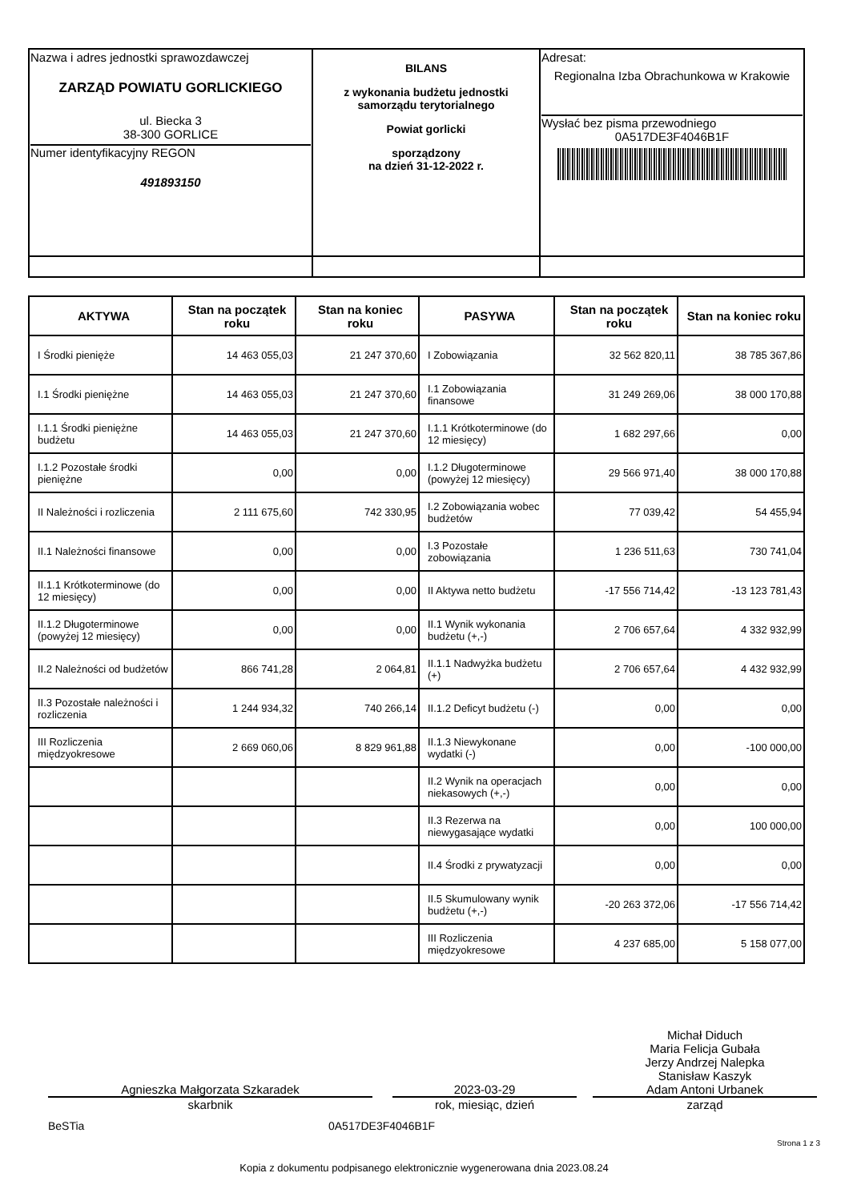| Nazwa i adres jednostki sprawozdawczej ZARZĄD POWIATU GORLICKIEGO ul. Biecka 3 38-300 GORLICE Numer identyfikacyjny REGON 491893150 | BILANS z wykonania budżetu jednostki samorządu terytorialnego Powiat gorlicki sporządzony na dzień 31-12-2022 r. | Adresat: Regionalna Izba Obrachunkowa w Krakowie Wysłać bez pisma przewodniego 0A517DE3F4046B1F |
| AKTYWA | Stan na początek roku | Stan na koniec roku | PASYWA | Stan na początek roku | Stan na koniec roku |
| --- | --- | --- | --- | --- | --- |
| I Środki pienięże | 14 463 055,03 | 21 247 370,60 | I Zobowiązania | 32 562 820,11 | 38 785 367,86 |
| I.1 Środki pieniężne | 14 463 055,03 | 21 247 370,60 | I.1 Zobowiązania finansowe | 31 249 269,06 | 38 000 170,88 |
| I.1.1 Środki pieniężne budżetu | 14 463 055,03 | 21 247 370,60 | I.1.1 Krótkoterminowe (do 12 miesięcy) | 1 682 297,66 | 0,00 |
| I.1.2 Pozostałe środki pieniężne | 0,00 | 0,00 | I.1.2 Długoterminowe (powyżej 12 miesięcy) | 29 566 971,40 | 38 000 170,88 |
| II Należności i rozliczenia | 2 111 675,60 | 742 330,95 | I.2 Zobowiązania wobec budżetów | 77 039,42 | 54 455,94 |
| II.1 Należności finansowe | 0,00 | 0,00 | I.3 Pozostałe zobowiązania | 1 236 511,63 | 730 741,04 |
| II.1.1 Krótkoterminowe (do 12 miesięcy) | 0,00 | 0,00 | II Aktywa netto budżetu | -17 556 714,42 | -13 123 781,43 |
| II.1.2 Długoterminowe (powyżej 12 miesięcy) | 0,00 | 0,00 | II.1 Wynik wykonania budżetu (+,-) | 2 706 657,64 | 4 332 932,99 |
| II.2 Należności od budżetów | 866 741,28 | 2 064,81 | II.1.1 Nadwyżka budżetu (+) | 2 706 657,64 | 4 432 932,99 |
| II.3 Pozostałe należności i rozliczenia | 1 244 934,32 | 740 266,14 | II.1.2 Deficyt budżetu (-) | 0,00 | 0,00 |
| III Rozliczenia międzyokresowe | 2 669 060,06 | 8 829 961,88 | II.1.3 Niewykonane wydatki (-) | 0,00 | -100 000,00 |
| | | | II.2 Wynik na operacjach niekasowych (+,-) | 0,00 | 0,00 |
| | | | II.3 Rezerwa na niewygasające wydatki | 0,00 | 100 000,00 |
| | | | II.4 Środki z prywatyzacji | 0,00 | 0,00 |
| | | | II.5 Skumulowany wynik budżetu (+,-) | -20 263 372,06 | -17 556 714,42 |
| | | | III Rozliczenia międzyokresowe | 4 237 685,00 | 5 158 077,00 |
Agnieszka Małgorzata Szkaradek
skarbnik
2023-03-29
rok, miesiąc, dzień
Michał Diduch
Maria Felicja Gubała
Jerzy Andrzej Nalepka
Stanisław Kaszyk
Adam Antoni Urbanek
zarząd
BeSTia 0A517DE3F4046B1F
Strona 1 z 3
Kopia z dokumentu podpisanego elektronicznie wygenerowana dnia 2023.08.24